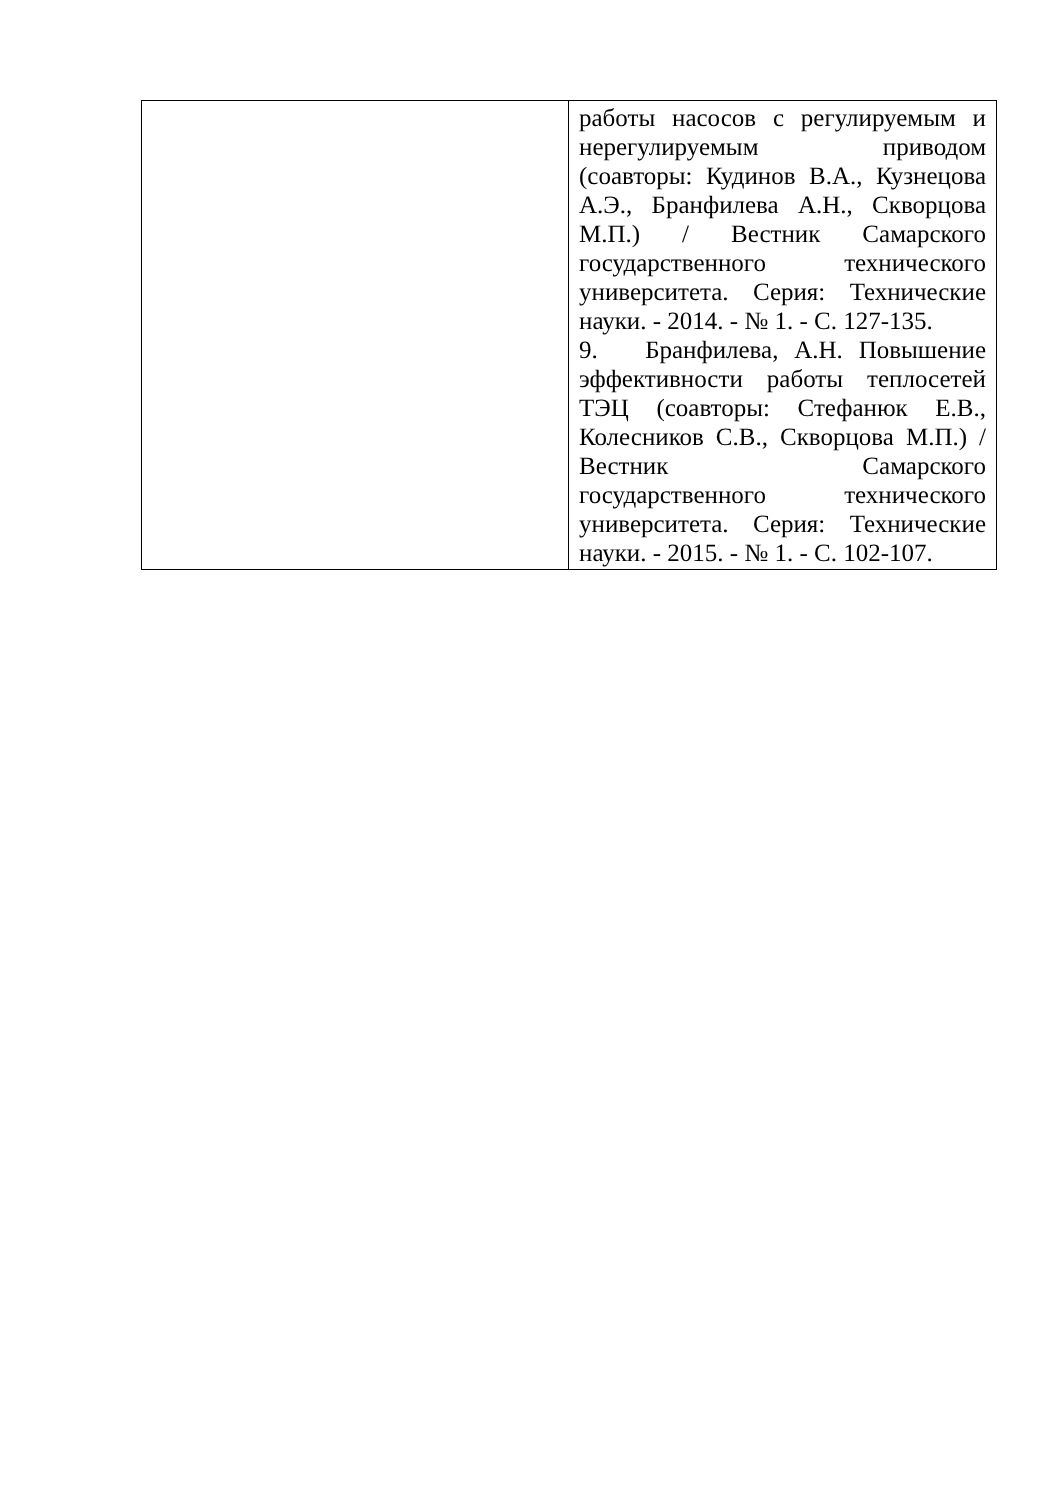| | работы насосов с регулируемым и нерегулируемым приводом (соавторы: Кудинов В.А., Кузнецова А.Э., Бранфилева А.Н., Скворцова М.П.) / Вестник Самарского государственного технического университета. Серия: Технические науки. - 2014. - № 1. - С. 127-135. 9. Бранфилева, А.Н. Повышение эффективности работы теплосетей ТЭЦ (соавторы: Стефанюк Е.В., Колесников С.В., Скворцова М.П.) / Вестник Самарского государственного технического университета. Серия: Технические науки. - 2015. - № 1. - С. 102-107. |